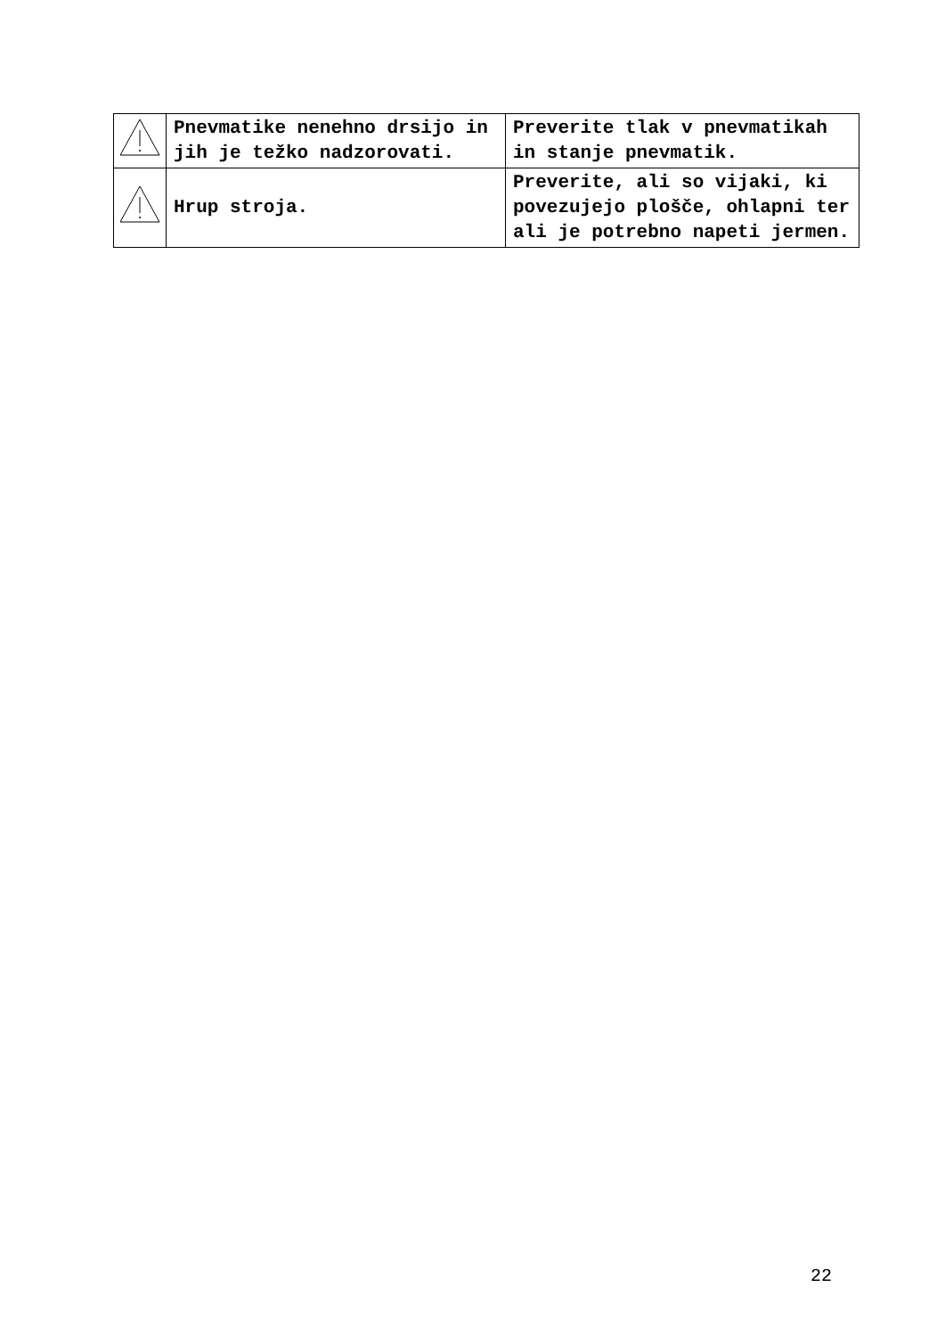| | Pnevmatike nenehno drsijo in jih je težko nadzorovati. | Preverite tlak v pnevmatikah in stanje pnevmatik. |
| | Hrup stroja. | Preverite, ali so vijaki, ki povezujejo plošče, ohlapni ter ali je potrebno napeti jermen. |
22